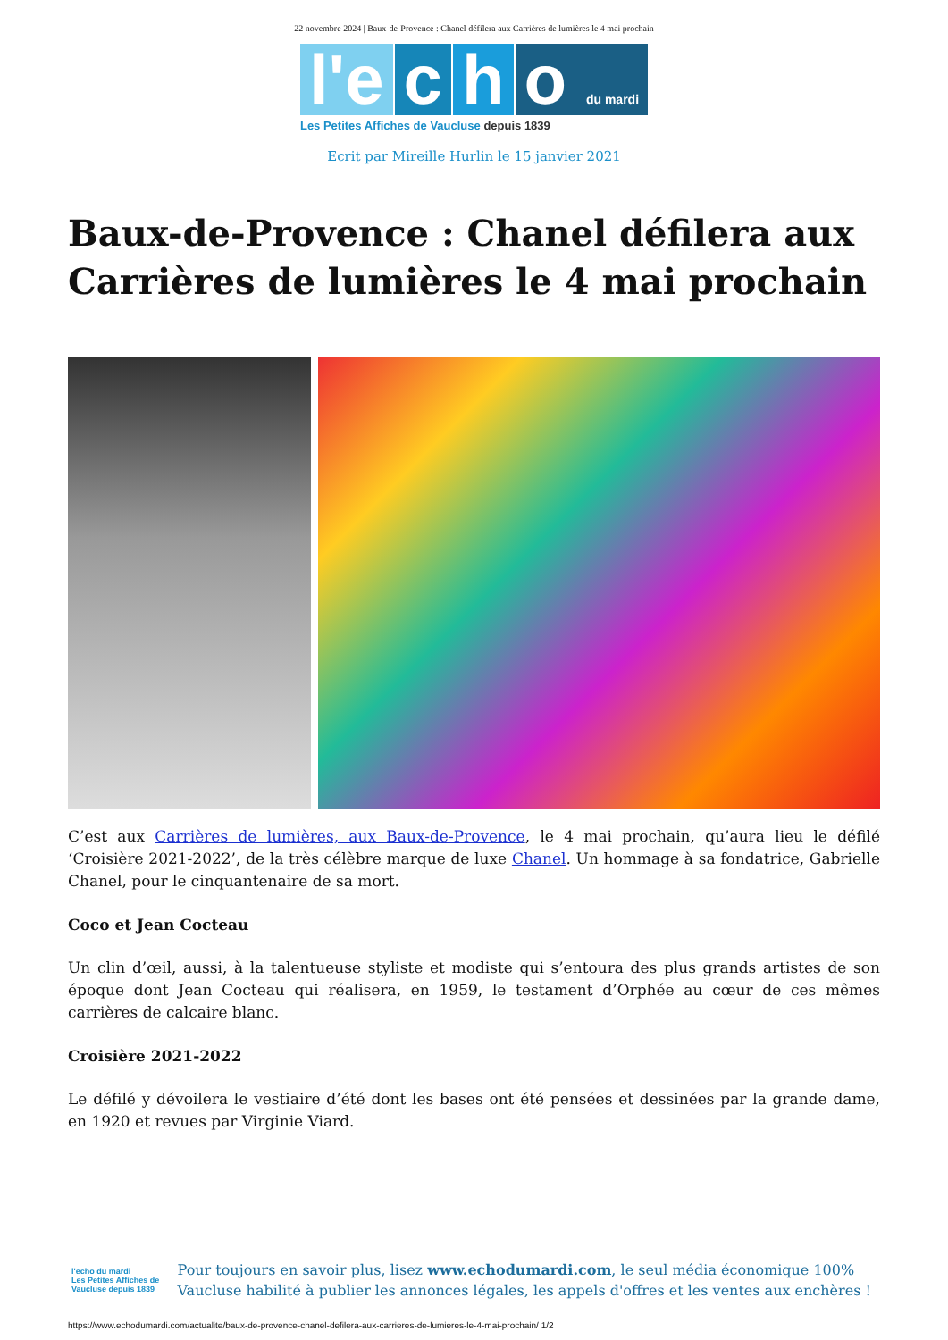22 novembre 2024 | Baux-de-Provence : Chanel défilera aux Carrières de lumières le 4 mai prochain
l'e c h o du mardi
Les Petites Affiches de Vaucluse depuis 1839
Ecrit par Mireille Hurlin le 15 janvier 2021
Baux-de-Provence : Chanel défilera aux Carrières de lumières le 4 mai prochain
C’est aux Carrières de lumières, aux Baux-de-Provence, le 4 mai prochain, qu’aura lieu le défilé ‘Croisière 2021-2022’, de la très célèbre marque de luxe Chanel. Un hommage à sa fondatrice, Gabrielle Chanel, pour le cinquantenaire de sa mort.
Coco et Jean Cocteau
Un clin d’œil, aussi, à la talentueuse styliste et modiste qui s’entoura des plus grands artistes de son époque dont Jean Cocteau qui réalisera, en 1959, le testament d’Orphée au cœur de ces mêmes carrières de calcaire blanc.
Croisière 2021-2022
Le défilé y dévoilera le vestiaire d’été dont les bases ont été pensées et dessinées par la grande dame, en 1920 et revues par Virginie Viard.
l'echo du mardi
Les Petites Affiches de Vaucluse depuis 1839
Pour toujours en savoir plus, lisez www.echodumardi.com, le seul média économique 100% Vaucluse habilité à publier les annonces légales, les appels d'offres et les ventes aux enchères !
https://www.echodumardi.com/actualite/baux-de-provence-chanel-defilera-aux-carrieres-de-lumieres-le-4-mai-prochain/ 1/2